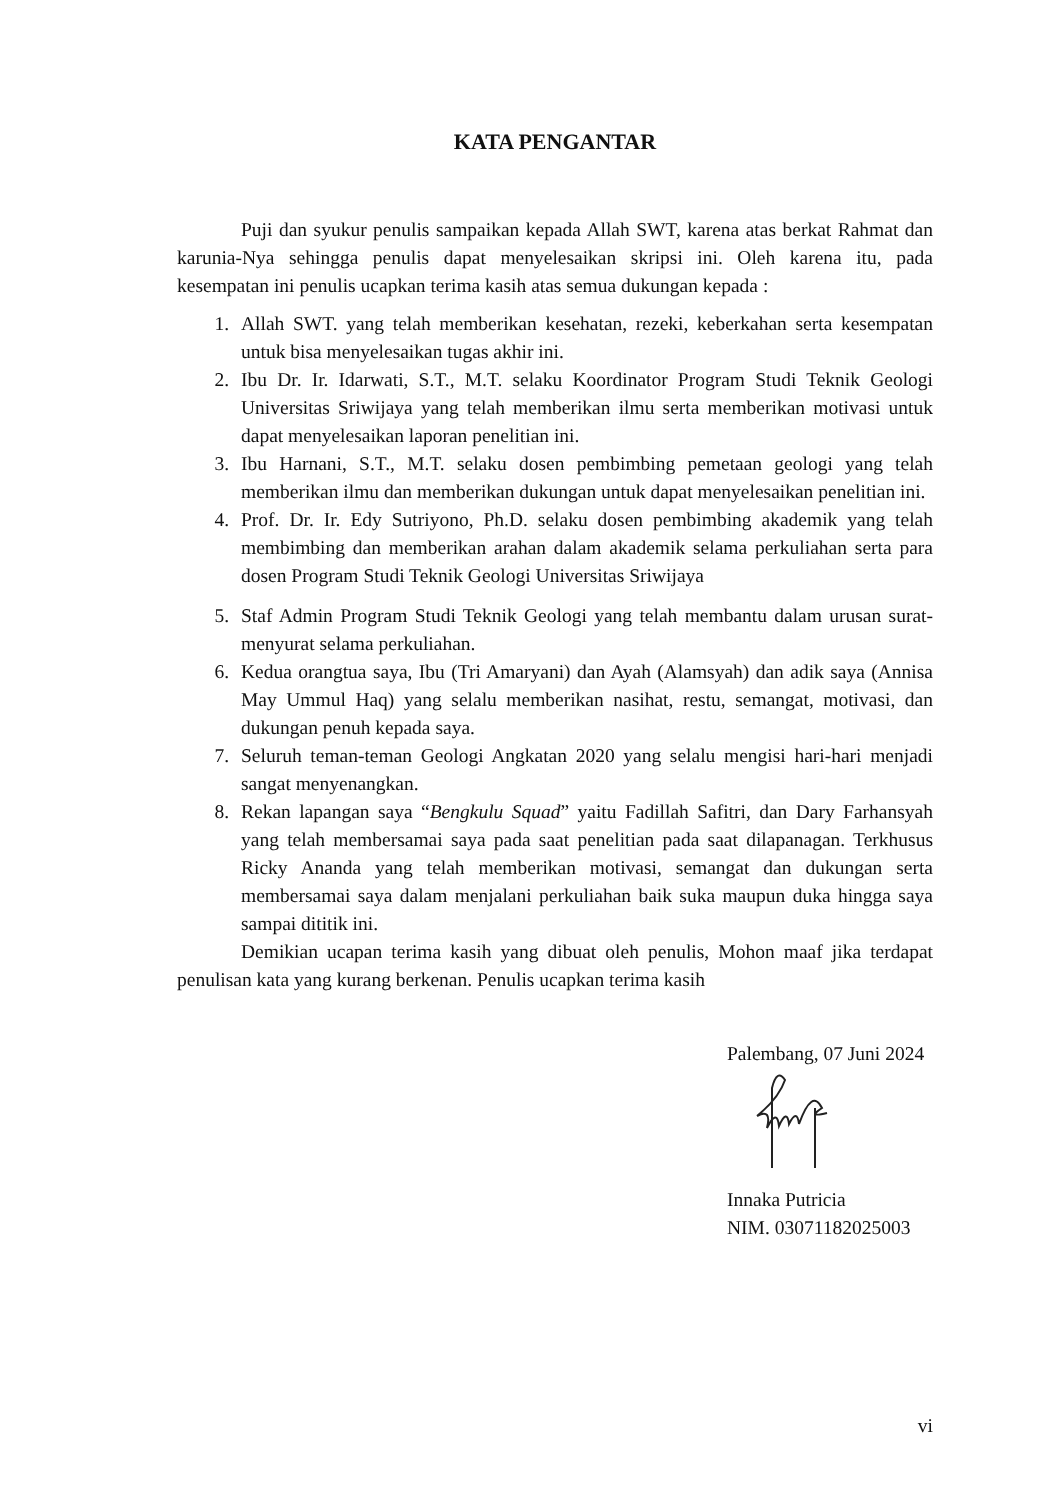KATA PENGANTAR
Puji dan syukur penulis sampaikan kepada Allah SWT, karena atas berkat Rahmat dan karunia-Nya sehingga penulis dapat menyelesaikan skripsi ini. Oleh karena itu, pada kesempatan ini penulis ucapkan terima kasih atas semua dukungan kepada :
1. Allah SWT. yang telah memberikan kesehatan, rezeki, keberkahan serta kesempatan untuk bisa menyelesaikan tugas akhir ini.
2. Ibu Dr. Ir. Idarwati, S.T., M.T. selaku Koordinator Program Studi Teknik Geologi Universitas Sriwijaya yang telah memberikan ilmu serta memberikan motivasi untuk dapat menyelesaikan laporan penelitian ini.
3. Ibu Harnani, S.T., M.T. selaku dosen pembimbing pemetaan geologi yang telah memberikan ilmu dan memberikan dukungan untuk dapat menyelesaikan penelitian ini.
4. Prof. Dr. Ir. Edy Sutriyono, Ph.D. selaku dosen pembimbing akademik yang telah membimbing dan memberikan arahan dalam akademik selama perkuliahan serta para dosen Program Studi Teknik Geologi Universitas Sriwijaya
5. Staf Admin Program Studi Teknik Geologi yang telah membantu dalam urusan surat-menyurat selama perkuliahan.
6. Kedua orangtua saya, Ibu (Tri Amaryani) dan Ayah (Alamsyah) dan adik saya (Annisa May Ummul Haq) yang selalu memberikan nasihat, restu, semangat, motivasi, dan dukungan penuh kepada saya.
7. Seluruh teman-teman Geologi Angkatan 2020 yang selalu mengisi hari-hari menjadi sangat menyenangkan.
8. Rekan lapangan saya “Bengkulu Squad” yaitu Fadillah Safitri, dan Dary Farhansyah yang telah membersamai saya pada saat penelitian pada saat dilapanagan. Terkhusus Ricky Ananda yang telah memberikan motivasi, semangat dan dukungan serta membersamai saya dalam menjalani perkuliahan baik suka maupun duka hingga saya sampai dititik ini.
Demikian ucapan terima kasih yang dibuat oleh penulis, Mohon maaf jika terdapat penulisan kata yang kurang berkenan. Penulis ucapkan terima kasih
Palembang, 07 Juni 2024
Innaka Putricia
NIM. 03071182025003
vi